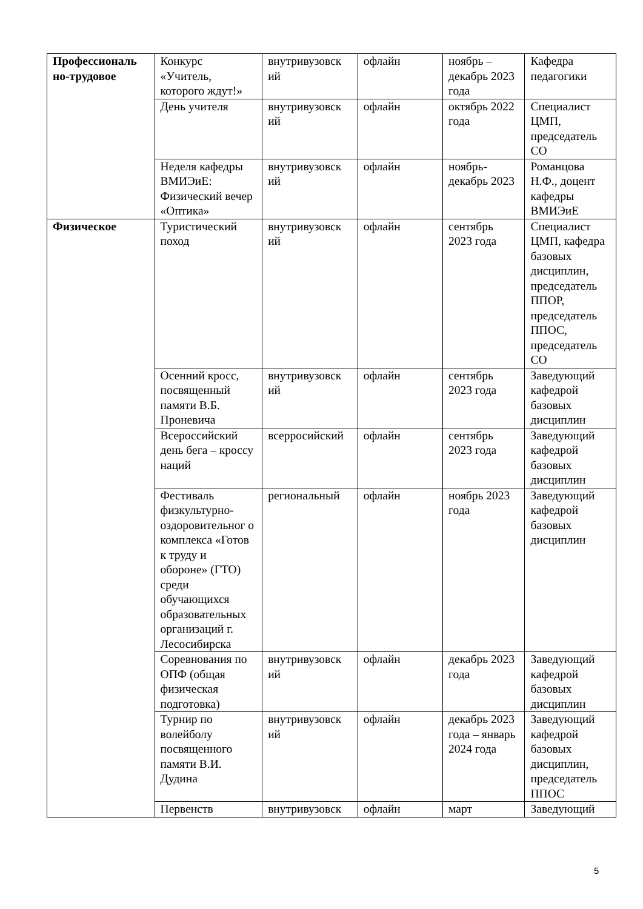| Профессиональ но-трудовое | Конкурс «Учитель, которого ждут!» | внутривузовск ий | офлайн | ноябрь – декабрь 2023 года | Кафедра педагогики |
| | День учителя | внутривузовск ий | офлайн | октябрь 2022 года | Специалист ЦМП, председатель СО |
| | Неделя кафедры ВМИЭиЕ: Физический вечер «Оптика» | внутривузовск ий | офлайн | ноябрь-декабрь 2023 | Романцова Н.Ф., доцент кафедры ВМИЭиЕ |
| Физическое | Туристический поход | внутривузовск ий | офлайн | сентябрь 2023 года | Специалист ЦМП, кафедра базовых дисциплин, председатель ППОР, председатель ППОС, председатель СО |
| | Осенний кросс, посвященный памяти В.Б. Проневича | внутривузовск ий | офлайн | сентябрь 2023 года | Заведующий кафедрой базовых дисциплин |
| | Всероссийский день бега – кроссу наций | всерросийский | офлайн | сентябрь 2023 года | Заведующий кафедрой базовых дисциплин |
| | Фестиваль физкультурно-оздоровительног о комплекса «Готов к труду и обороне» (ГТО) среди обучающихся образовательных организаций г. Лесосибирска | региональный | офлайн | ноябрь 2023 года | Заведующий кафедрой базовых дисциплин |
| | Соревнования по ОПФ (общая физическая подготовка) | внутривузовск ий | офлайн | декабрь 2023 года | Заведующий кафедрой базовых дисциплин |
| | Турнир по волейболу посвященного памяти В.И. Дудина | внутривузовск ий | офлайн | декабрь 2023 года – январь 2024 года | Заведующий кафедрой базовых дисциплин, председатель ППОС |
| | Первенств | внутривузовск | офлайн | март | Заведующий |
5